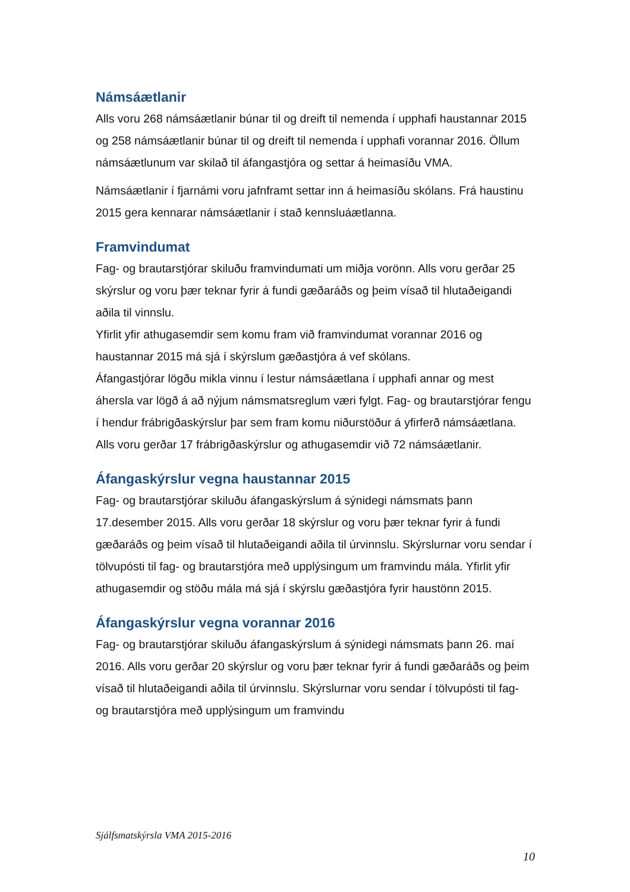Námsáætlanir
Alls voru 268 námsáætlanir búnar til og dreift til nemenda í upphafi haustannar 2015 og 258 námsáætlanir búnar til og dreift til nemenda í upphafi vorannar 2016. Öllum námsáætlunum var skilað til áfangastjóra og settar á heimasíðu VMA.
Námsáætlanir í fjarnámi voru jafnframt settar inn á heimasíðu skólans. Frá haustinu 2015 gera kennarar námsáætlanir í stað kennsluáætlanna.
Framvindumat
Fag- og brautarstjórar skiluðu framvindumati um miðja vorönn. Alls voru gerðar 25 skýrslur og voru þær teknar fyrir á fundi gæðaráðs og þeim vísað til hlutaðeigandi aðila til vinnslu.
Yfirlit yfir athugasemdir sem komu fram við framvindumat vorannar 2016 og haustannar 2015 má sjá í skýrslum gæðastjóra á vef skólans.
Áfangastjórar lögðu mikla vinnu í lestur námsáætlana í upphafi annar og mest áhersla var lögð á að nýjum námsmatsreglum væri fylgt. Fag- og brautarstjórar fengu í hendur frábrigðaskýrslur þar sem fram komu niðurstöður á yfirferð námsáætlana. Alls voru gerðar 17 frábrigðaskýrslur og athugasemdir við 72 námsáætlanir.
Áfangaskýrslur vegna haustannar 2015
Fag- og brautarstjórar skiluðu áfangaskýrslum á sýnidegi námsmats þann 17.desember 2015. Alls voru gerðar 18 skýrslur og voru þær teknar fyrir á fundi gæðaráðs og þeim vísað til hlutaðeigandi aðila til úrvinnslu. Skýrslurnar voru sendar í tölvupósti til fag- og brautarstjóra með upplýsingum um framvindu mála. Yfirlit yfir athugasemdir og stöðu mála má sjá í skýrslu gæðastjóra fyrir haustönn 2015.
Áfangaskýrslur vegna vorannar 2016
Fag- og brautarstjórar skiluðu áfangaskýrslum á sýnidegi námsmats þann 26. maí 2016. Alls voru gerðar 20 skýrslur og voru þær teknar fyrir á fundi gæðaráðs og þeim vísað til hlutaðeigandi aðila til úrvinnslu. Skýrslurnar voru sendar í tölvupósti til fag- og brautarstjóra með upplýsingum um framvindu
Sjálfsmatskýrsla VMA 2015-2016
10